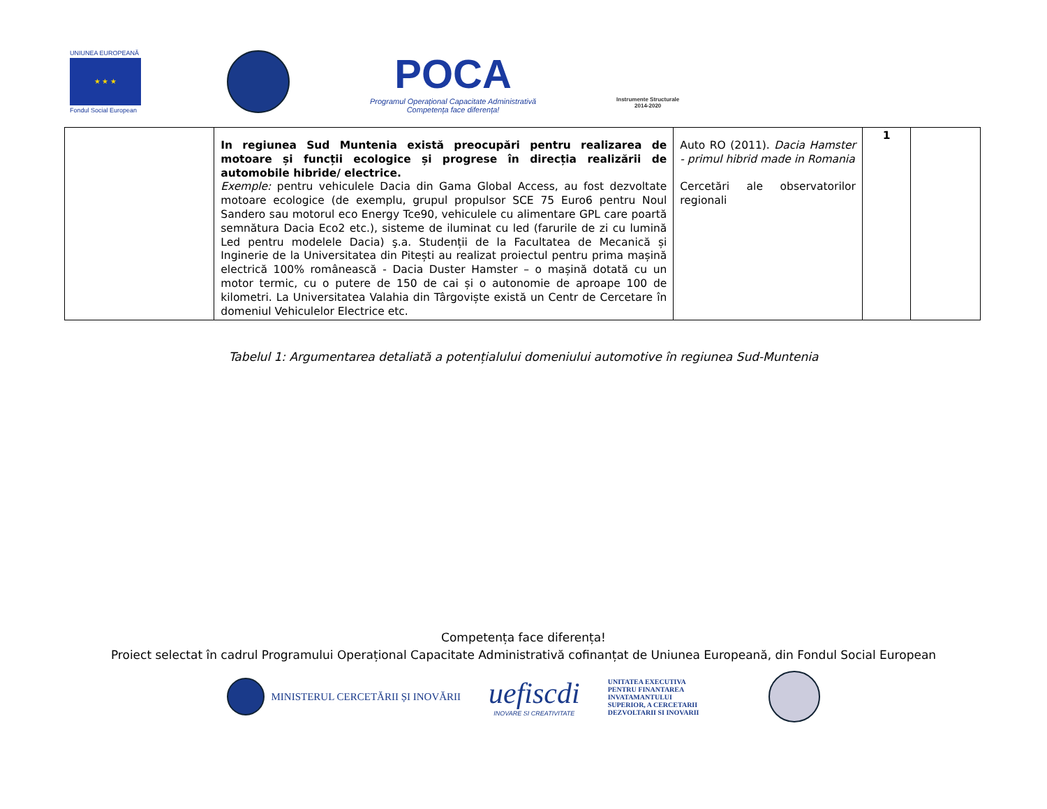UNIUNEA EUROPEANĂ
★ ★ ★
Fondul Social European
POCA
Programul Operațional Capacitate Administrativă
Competența face diferența!
Instrumente Structurale
2014-2020
| | In regiunea Sud Muntenia există preocupări pentru realizarea de motoare și funcții ecologice și progrese în direcția realizării de automobile hibride/ electrice. Exemple: pentru vehiculele Dacia din Gama Global Access, au fost dezvoltate motoare ecologice (de exemplu, grupul propulsor SCE 75 Euro6 pentru Noul Sandero sau motorul eco Energy Tce90, vehiculele cu alimentare GPL care poartă semnătura Dacia Eco2 etc.), sisteme de iluminat cu led (farurile de zi cu lumină Led pentru modelele Dacia) ş.a. Studenții de la Facultatea de Mecanică și Inginerie de la Universitatea din Pitești au realizat proiectul pentru prima mașină electrică 100% românească - Dacia Duster Hamster – o mașină dotată cu un motor termic, cu o putere de 150 de cai și o autonomie de aproape 100 de kilometri. La Universitatea Valahia din Târgoviște există un Centr de Cercetare în domeniul Vehiculelor Electrice etc. | Auto RO (2011). Dacia Hamster - primul hibrid made in Romania Cercetări ale observatorilor regionali | 1 | |
Tabelul 1: Argumentarea detaliată a potențialului domeniului automotive în regiunea Sud-Muntenia
Competența face diferența!
Proiect selectat în cadrul Programului Operațional Capacitate Administrativă cofinanțat de Uniunea Europeană, din Fondul Social European
MINISTERUL CERCETĂRII ȘI INOVĂRII
uefiscdi
INOVARE SI CREATIVITATE
UNITATEA EXECUTIVA
PENTRU FINANTAREA
INVATAMANTULUI
SUPERIOR, A CERCETARII
DEZVOLTARII SI INOVARII